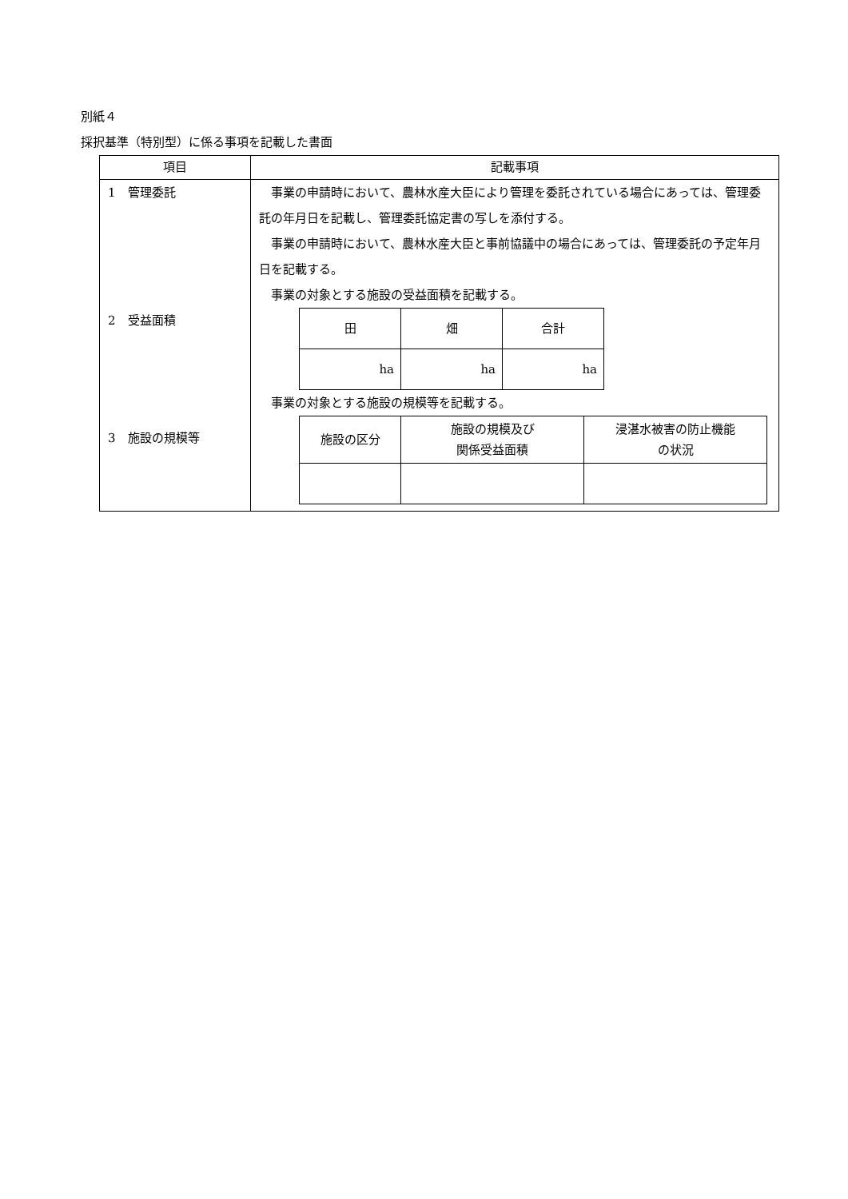別紙４
採択基準（特別型）に係る事項を記載した書面
| 項目 | 記載事項 |
| --- | --- |
| 1 管理委託 2 受益面積 3 施設の規模等 | 事業の申請時において、農林水産大臣により管理を委託されている場合にあっては、管理委託の年月日を記載し、管理委託協定書の写しを添付する。 事業の申請時において、農林水産大臣と事前協議中の場合にあっては、管理委託の予定年月日を記載する。 事業の対象とする施設の受益面積を記載する。 / 田 / 畑 / 合計 / / ha / ha / ha / 事業の対象とする施設の規模等を記載する。 / 施設の区分 / 施設の規模及び 関係受益面積 / 浸湛水被害の防止機能 の状況 / |